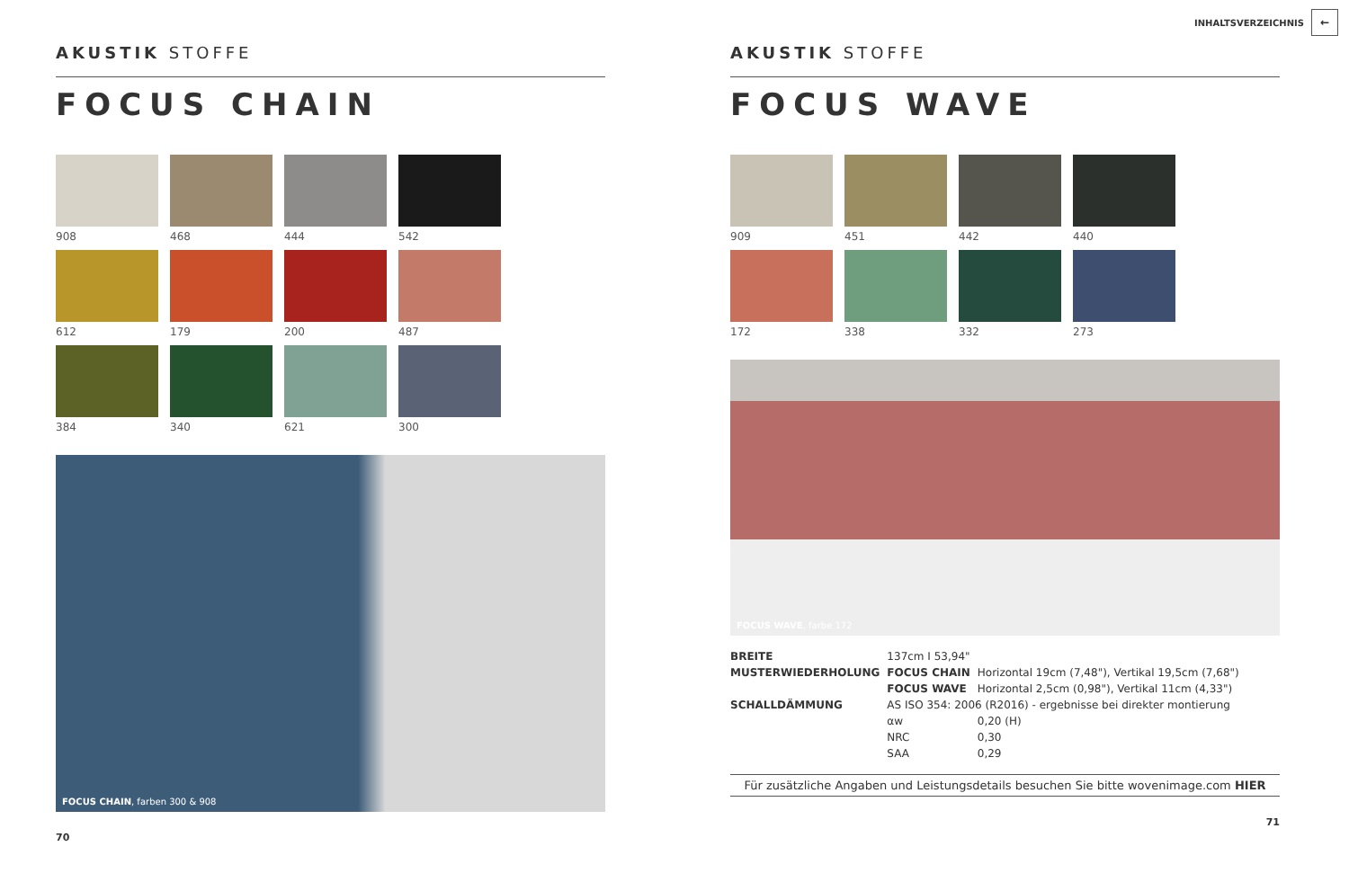INHALTSVERZEICHNIS ←
AKUSTIK STOFFE
FOCUS CHAIN
908
468
444
542
612
179
200
487
384
340
621
300
FOCUS CHAIN, farben 300 & 908
70
AKUSTIK STOFFE
FOCUS WAVE
909
451
442
440
172
338
332
273
FOCUS WAVE, farbe 172
| BREITE | 137cm I 53,94" | |
| MUSTERWIEDERHOLUNG | FOCUS CHAIN | Horizontal 19cm (7,48"), Vertikal 19,5cm (7,68") |
| | FOCUS WAVE | Horizontal 2,5cm (0,98"), Vertikal 11cm (4,33") |
| SCHALLDÄMMUNG | AS ISO 354: 2006 (R2016) - ergebnisse bei direkter montierung | |
| | αw | 0,20 (H) |
| | NRC | 0,30 |
| | SAA | 0,29 |
Für zusätzliche Angaben und Leistungsdetails besuchen Sie bitte wovenimage.com HIER
71